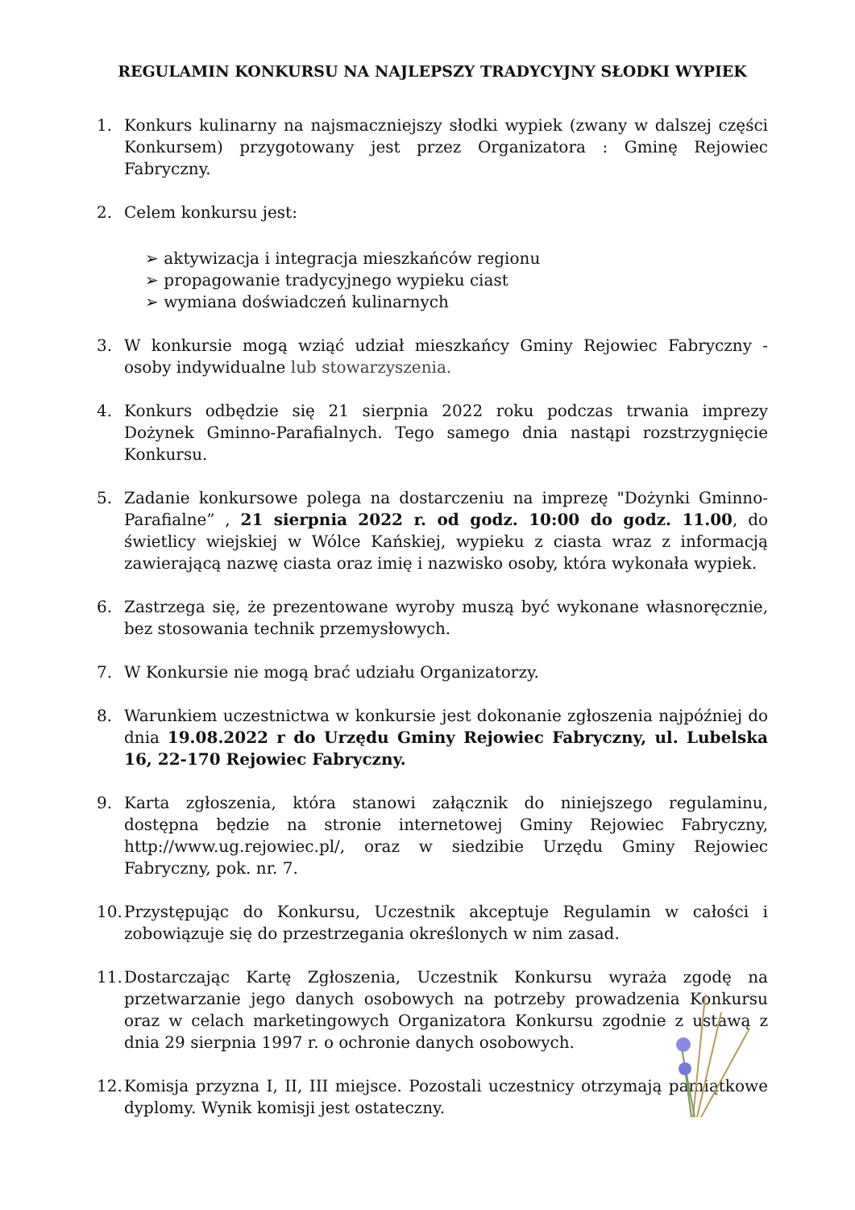REGULAMIN KONKURSU NA NAJLEPSZY TRADYCYJNY SŁODKI WYPIEK
1. Konkurs kulinarny na najsmaczniejszy słodki wypiek (zwany w dalszej części Konkursem) przygotowany jest przez Organizatora : Gminę Rejowiec Fabryczny.
2. Celem konkursu jest:
➢ aktywizacja i integracja mieszkańców regionu
➢ propagowanie tradycyjnego wypieku ciast
➢ wymiana doświadczeń kulinarnych
3. W konkursie mogą wziąć udział mieszkańcy Gminy Rejowiec Fabryczny - osoby indywidualne lub stowarzyszenia.
4. Konkurs odbędzie się 21 sierpnia 2022 roku podczas trwania imprezy Dożynek Gminno-Parafialnych. Tego samego dnia nastąpi rozstrzygnięcie Konkursu.
5. Zadanie konkursowe polega na dostarczeniu na imprezę "Dożynki Gminno-Parafialne” , 21 sierpnia 2022 r. od godz. 10:00 do godz. 11.00, do świetlicy wiejskiej w Wólce Kańskiej, wypieku z ciasta wraz z informacją zawierającą nazwę ciasta oraz imię i nazwisko osoby, która wykonała wypiek.
6. Zastrzega się, że prezentowane wyroby muszą być wykonane własnoręcznie, bez stosowania technik przemysłowych.
7. W Konkursie nie mogą brać udziału Organizatorzy.
8. Warunkiem uczestnictwa w konkursie jest dokonanie zgłoszenia najpóźniej do dnia 19.08.2022 r do Urzędu Gminy Rejowiec Fabryczny, ul. Lubelska 16, 22-170 Rejowiec Fabryczny.
9. Karta zgłoszenia, która stanowi załącznik do niniejszego regulaminu, dostępna będzie na stronie internetowej Gminy Rejowiec Fabryczny, http://www.ug.rejowiec.pl/, oraz w siedzibie Urzędu Gminy Rejowiec Fabryczny, pok. nr. 7.
10. Przystępując do Konkursu, Uczestnik akceptuje Regulamin w całości i zobowiązuje się do przestrzegania określonych w nim zasad.
11. Dostarczając Kartę Zgłoszenia, Uczestnik Konkursu wyraża zgodę na przetwarzanie jego danych osobowych na potrzeby prowadzenia Konkursu oraz w celach marketingowych Organizatora Konkursu zgodnie z ustawą z dnia 29 sierpnia 1997 r. o ochronie danych osobowych.
12. Komisja przyzna I, II, III miejsce. Pozostali uczestnicy otrzymają pamiątkowe dyplomy. Wynik komisji jest ostateczny.